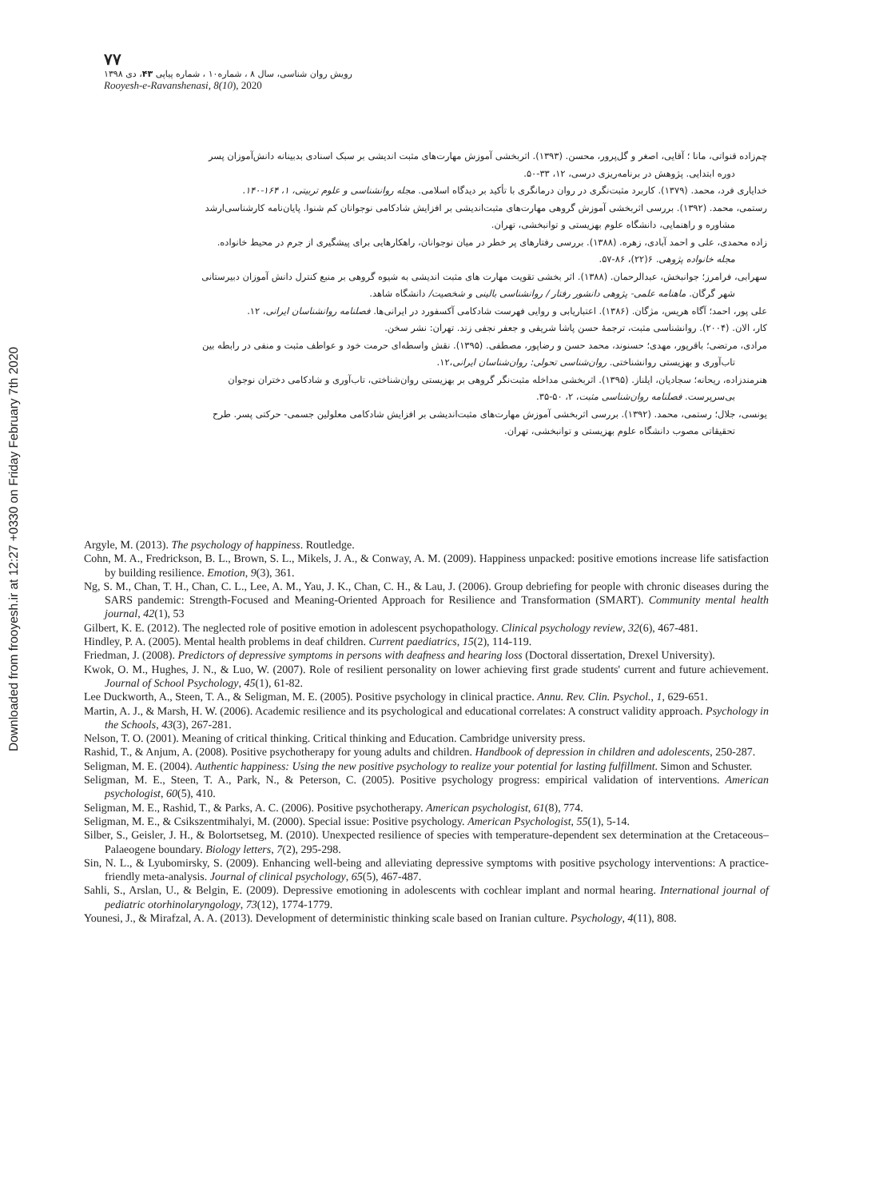Downloaded from frooyesh.ir at 12:27 +0330 on Friday February 7th 2020
۷۷
رویش روان شناسی، سال ۸ ، شماره۱۰ ، شماره پیاپی ۴۳، دی ۱۳۹۸
Rooyesh-e-Ravanshenasi, 8(10), 2020
چم‌زاده قنواتی، مانا ؛ آقایی، اصغر و گل‌پرور، محسن. (۱۳۹۳). اثربخشی آموزش مهارت‌های مثبت اندیشی بر سبک اسنادی بدبینانه دانش‌آموزان پسر
دوره ابتدایی. پژوهش در برنامه‌ریزی درسی، ۱۲، ۳۳-۵۰.
خدایاری فرد، محمد. (۱۳۷۹). کاربرد مثبت‌نگری در روان درمانگری با تأکید بر دیدگاه اسلامی. مجله روانشناسی و علوم تربیتی، ۱، ۱۶۴-۱۴۰.
رستمی، محمد. (۱۳۹۲). بررسی اثربخشی آموزش گروهی مهارت‌های مثبت‌اندیشی بر افزایش شادکامی نوجوانان کم شنوا. پایان‌نامه کارشناسی‌ارشد
مشاوره و راهنمایی، دانشگاه علوم بهزیستی و توانبخشی، تهران.
زاده محمدی، علی و احمد آبادی، زهره. (۱۳۸۸). بررسی رفتارهای پر خطر در میان نوجوانان، راهکارهایی برای پیشگیری از جرم در محیط خانواده.
مجله خانواده پژوهی. ۶(۲۲)، ۸۶-۵۷.
سهرابی، فرامرز؛ جوانبخش، عبدالرحمان. (۱۳۸۸). اثر بخشی تقویت مهارت های مثبت اندیشی به شیوه گروهی بر منبع کنترل دانش آموزان دبیرستانی
شهر گرگان. ماهنامه علمی- پژوهی دانشور رفتار / روانشناسی بالینی و شخصیت/ دانشگاه شاهد.
علی پور، احمد؛ آگاه هریس، مژگان. (۱۳۸۶). اعتباریابی و روایی فهرست شادکامی آکسفورد در ایرانی‌ها. فصلنامه روانشناسان ایرانی، ۱۲.
کار، الان. (۲۰۰۴). روانشناسی مثبت، ترجمهٔ حسن پاشا شریفی و جعفر نجفی زند. تهران: نشر سخن.
مرادی، مرتضی؛ باقرپور، مهدی؛ حسنوند، محمد حسن و رضاپور، مصطفی. (۱۳۹۵). نقش واسطه‌ای حرمت خود و عواطف مثبت و منفی در رابطه بین
تاب‌آوری و بهزیستی روانشناختی. روان‌شناسی تحولی: روان‌شناسان ایرانی،۱۲.
هنرمندزاده، ریحانه؛ سجادیان، ایلناز. (۱۳۹۵). اثربخشی مداخله مثبت‌نگر گروهی بر بهزیستی روان‌شناختی، تاب‌آوری و شادکامی دختران نوجوان
بی‌سرپرست. فصلنامه روان‌شناسی مثبت، ۲، ۵۰-۳۵.
یونسی، جلال؛ رستمی، محمد. (۱۳۹۲). بررسی اثربخشی آموزش مهارت‌های مثبت‌اندیشی بر افزایش شادکامی معلولین جسمی- حرکتی پسر. طرح
تحقیقاتی مصوب دانشگاه علوم بهزیستی و توانبخشی، تهران.
Argyle, M. (2013). The psychology of happiness. Routledge.
Cohn, M. A., Fredrickson, B. L., Brown, S. L., Mikels, J. A., & Conway, A. M. (2009). Happiness unpacked: positive emotions increase life satisfaction by building resilience. Emotion, 9(3), 361.
Ng, S. M., Chan, T. H., Chan, C. L., Lee, A. M., Yau, J. K., Chan, C. H., & Lau, J. (2006). Group debriefing for people with chronic diseases during the SARS pandemic: Strength-Focused and Meaning-Oriented Approach for Resilience and Transformation (SMART). Community mental health journal, 42(1), 53
Gilbert, K. E. (2012). The neglected role of positive emotion in adolescent psychopathology. Clinical psychology review, 32(6), 467-481.
Hindley, P. A. (2005). Mental health problems in deaf children. Current paediatrics, 15(2), 114-119.
Friedman, J. (2008). Predictors of depressive symptoms in persons with deafness and hearing loss (Doctoral dissertation, Drexel University).
Kwok, O. M., Hughes, J. N., & Luo, W. (2007). Role of resilient personality on lower achieving first grade students' current and future achievement. Journal of School Psychology, 45(1), 61-82.
Lee Duckworth, A., Steen, T. A., & Seligman, M. E. (2005). Positive psychology in clinical practice. Annu. Rev. Clin. Psychol., 1, 629-651.
Martin, A. J., & Marsh, H. W. (2006). Academic resilience and its psychological and educational correlates: A construct validity approach. Psychology in the Schools, 43(3), 267-281.
Nelson, T. O. (2001). Meaning of critical thinking. Critical thinking and Education. Cambridge university press.
Rashid, T., & Anjum, A. (2008). Positive psychotherapy for young adults and children. Handbook of depression in children and adolescents, 250-287.
Seligman, M. E. (2004). Authentic happiness: Using the new positive psychology to realize your potential for lasting fulfillment. Simon and Schuster.
Seligman, M. E., Steen, T. A., Park, N., & Peterson, C. (2005). Positive psychology progress: empirical validation of interventions. American psychologist, 60(5), 410.
Seligman, M. E., Rashid, T., & Parks, A. C. (2006). Positive psychotherapy. American psychologist, 61(8), 774.
Seligman, M. E., & Csikszentmihalyi, M. (2000). Special issue: Positive psychology. American Psychologist, 55(1), 5-14.
Silber, S., Geisler, J. H., & Bolortsetseg, M. (2010). Unexpected resilience of species with temperature-dependent sex determination at the Cretaceous–Palaeogene boundary. Biology letters, 7(2), 295-298.
Sin, N. L., & Lyubomirsky, S. (2009). Enhancing well‐being and alleviating depressive symptoms with positive psychology interventions: A practice‐friendly meta‐analysis. Journal of clinical psychology, 65(5), 467-487.
Sahli, S., Arslan, U., & Belgin, E. (2009). Depressive emotioning in adolescents with cochlear implant and normal hearing. International journal of pediatric otorhinolaryngology, 73(12), 1774-1779.
Younesi, J., & Mirafzal, A. A. (2013). Development of deterministic thinking scale based on Iranian culture. Psychology, 4(11), 808.